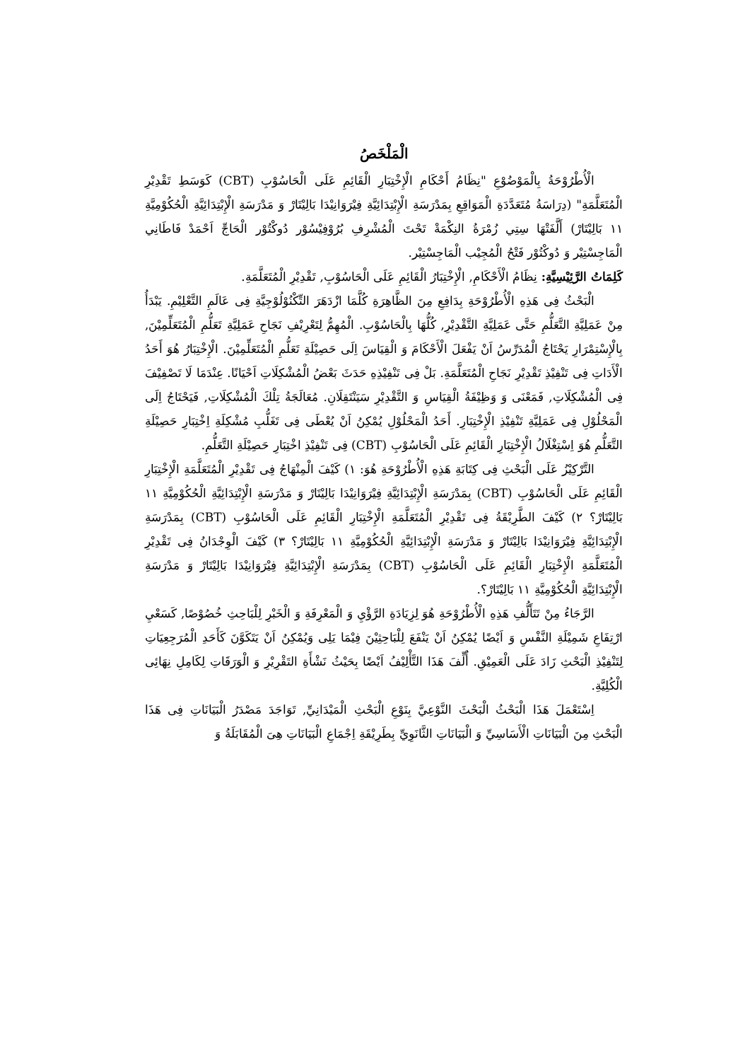الْمَلْخَصُ
الْأُطْرُوْحَةُ بِالْمَوْضُوْعِ "نِظَامُ أَحْكَامِ الْإِخْتِبَارِ الْقَائِمِ عَلَى الْحَاسُوْبِ (CBT) كَوَسَطِ تَقْدِيْرِ الْمُتَعَلَّمَةِ" (دِرَاسَةُ مُتَعَدَّدَةِ الْمَوَاقِعِ بِمَدْرَسَةِ الْإِبْتِدَائِيَّةِ فِيْرَوَانِيْدَا بَالِيْتَارْ وَ مَدْرَسَةِ الْإِبْتِدَائِيَّةِ الْحُكُوْمِيَّةِ ١١ بَالِيْتَارْ) أَلَّفَتْهَا سِتِي زُمْرَةُ النِكْمَةْ تَحْتَ الْمُشْرِفِ بُرُوْفِيْسُوْر دُوكْتُوْر الْحَاجِّ اَحْمَدْ فَاطَانِي الْمَاجِسْتِيْر وَ دُوكْتُوْر فَتْحُ الْمُجِيْب الْمَاجِسْتِيْر.
كَلِمَاتُ الرَّئِيْسِيَّةِ: نِظَامُ الْأَحْكَامِ, الْإِخْتِبَارُ الْقَائِمِ عَلَى الْحَاسُوْبِ, تَقْدِيْرِ الْمُتَعَلَّمَةِ.
الْبَحْثُ فِى هَذِهِ الْأُطْرُوْحَةِ بِدَافِعِ مِنَ الظَّاهِرَةِ كُلَّمَا ازْدَهَرَ التِّكْنُوْلُوْجِيَّةِ فِى عَالَمِ التَّعْلِيْمِ. يَبْدَأُ مِنْ عَمَلِيَّةِ التَّعَلُّمِ حَتَّى عَمَلِيَّةِ التَّقْدِيْرِ, كُلُّهَا بِالْحَاسُوْبِ. الْمُهِمُّ لِتَعْرِيْفِ نَجَاحِ عَمَلِيَّةِ تَعَلُّمِ الْمُتَعَلِّمِيْنَ, بِالْإِسْتِمْرَارِ يَحْتَاجُ الْمُدَرِّسُ اَنْ يَفْعَلَ الْأَحْكَامَ وَ الْقِيَاسَ اِلَى حَصِيْلَةِ تَعَلُّمِ الْمُتَعَلِّمِيْنَ. الْإِخْتِبَارُ هُوَ أَحَدُ الْأَدَاتِ فِى تَنْفِيْذِ تَقْدِيْرِ نَجَاحِ الْمُتَعَلَّمَةِ. بَلْ فِى تَنْفِيْذِهِ حَدَثَ بَعْضُ الْمُشْكِلَاتِ اَحْيَانًا. عِنْدَمَا لَا تَصْفِيْفَ فِى الْمُشْكِلَاتِ, فَمَعْنَى وَ وَظِيْفَةُ الْقِيَاسِ وَ التَّقْدِيْرِ سَيَنْتَقِلَانِ. مُعَالَجَةُ تِلْكَ الْمُشْكِلَاتِ, فَيَحْتَاجُ اِلَى الْمَحْلُوْلِ فِى عَمَلِيَّةِ تَنْفِيْذِ الْإِخْتِبَارِ. أَحَدُ الْمَحْلُوْلِ يُمْكِنُ اَنْ يُعْطَى فِى تَغَلُّبِ مُشْكِلَةِ اِخْتِبَارِ حَصِيْلَةِ التَّعَلُّمِ هُوَ اِسْتِغْلَالُ الْإِخْتِبَارِ الْقَائِمِ عَلَى الْحَاسُوْبِ (CBT) فِى تَنْفِيْذِ اخْتِبَارِ حَصِيْلَةِ التَّعَلُّمِ.
التَّرْكِيْزُ عَلَى الْبَحْثِ فِى كِتَابَةِ هَذِهِ الْأُطْرُوْحَةِ هُوَ: ١) كَيْفَ الْمِنْهَاجُ فِى تَقْدِيْرِ الْمُتَعَلَّمَةِ الْإِخْتِبَارِ الْقَائِمِ عَلَى الْحَاسُوْبِ (CBT) بِمَدْرَسَةِ الْإِبْتِدَائِيَّةِ فِيْرَوَانِيْدَا بَالِيْتَارْ وَ مَدْرَسَةِ الْإِبْتِدَائِيَّةِ الْحُكُوْمِيَّةِ ١١ بَالِيْتَارْ؟ ٢) كَيْفَ الطَّرِيْقَةُ فِى تَقْدِيْرِ الْمُتَعَلَّمَةِ الْإِخْتِبَارِ الْقَائِمِ عَلَى الْحَاسُوْبِ (CBT) بِمَدْرَسَةِ الْإِبْتِدَائِيَّةِ فِيْرَوَانِيْدَا بَالِيْتَارْ وَ مَدْرَسَةِ الْإِبْتِدَائِيَّةِ الْحُكُوْمِيَّةِ ١١ بَالِيْتَارْ؟ ٣) كَيْفَ الْوِجْدَانُ فِى تَقْدِيْرِ الْمُتَعَلَّمَةِ الْإِخْتِبَارِ الْقَائِمِ عَلَى الْحَاسُوْبِ (CBT) بِمَدْرَسَةِ الْإِبْتِدَائِيَّةِ فِيْرَوَانِيْدَا بَالِيْتَارْ وَ مَدْرَسَةِ الْإِبْتِدَائِيَّةِ الْحُكُوْمِيَّةِ ١١ بَالِيْتَارْ؟.
الرَّجَاءُ مِنْ تَتَأَلُّفِ هَذِهِ الْأُطْرُوْحَةِ هُوَ لِزِيَادَةِ الرَّؤْيِ وَ الْمَعْرِفَةِ وَ الْخَبْرِ لِلْبَاحِثِ خُصُوْصًا, كَسَعْيِ ارْتِفَاعِ شَمِيْلَةِ النَّفْسِ وَ اَيْضًا يُمْكِنُ اَنْ يَنْفَعَ لِلْبَاحِثِيْنَ فِيْمَا يَلِى وَيُمْكِنُ اَنْ يَتَكَوَّنَ كَأَحَدِ الْمُرَجِعِيَاتِ لِتَنْفِيْذِ الْبَحْثِ زَادَ عَلَى الْعَمِيْقِ. أُلِّفَ هَذَا التَّأْلِيْفُ اَيْضًا بِحَيْثُ نَشْأَةِ التَقْرِيْرِ وَ الْوَرَقَاتِ لِكَامِلِ نِهَائِى الْكُلِيَّةِ.
اِسْتَعْمَلَ هَذَا الْبَحْثُ الْبَحْثَ النَّوْعِيَّ بِنَوْعِ الْبَحْثِ الْمَيْدَانِيِّ, تَوَاجَدَ مَصْدَرُ الْبَيَانَاتِ فِى هَذَا الْبَحْثِ مِنَ الْبَيَانَاتِ الْأَسَاسِيِّ وَ الْبَيَانَاتِ الثَّانَوِيِّ بِطَرِيْقَةِ اِجْمَاعِ الْبَيَانَاتِ هِىَ الْمُقَابَلَةُ وَ